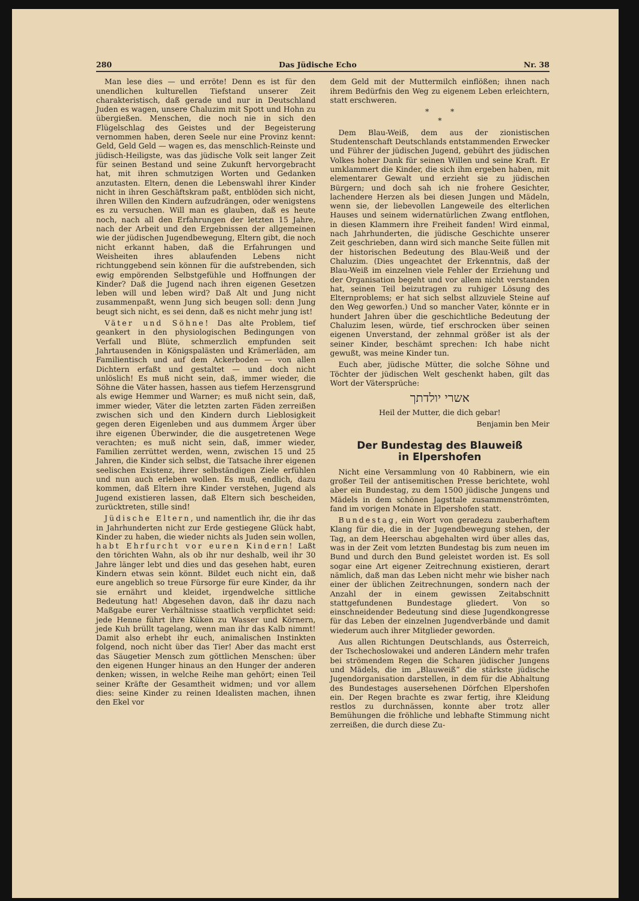280 Das Jüdische Echo Nr. 38
Man lese dies — und erröte! Denn es ist für den unendlichen kulturellen Tiefstand unserer Zeit charakteristisch, daß gerade und nur in Deutschland Juden es wagen, unsere Chaluzim mit Spott und Hohn zu übergießen. Menschen, die noch nie in sich den Flügelschlag des Geistes und der Begeisterung vernommen haben, deren Seele nur eine Provinz kennt: Geld, Geld Geld — wagen es, das menschlich-Reinste und jüdisch-Heiligste, was das jüdische Volk seit langer Zeit für seinen Bestand und seine Zukunft hervorgebracht hat, mit ihren schmutzigen Worten und Gedanken anzutasten. Eltern, denen die Lebenswahl ihrer Kinder nicht in ihren Geschäftskram paßt, entblöden sich nicht, ihren Willen den Kindern aufzudrängen, oder wenigstens es zu versuchen. Will man es glauben, daß es heute noch, nach all den Erfahrungen der letzten 15 Jahre, nach der Arbeit und den Ergebnissen der allgemeinen wie der jüdischen Jugendbewegung, Eltern gibt, die noch nicht erkannt haben, daß die Erfahrungen und Weisheiten ihres ablaufenden Lebens nicht richtunggebend sein können für die aufstrebenden, sich ewig empörenden Selbstgefühle und Hoffnungen der Kinder? Daß die Jugend nach ihren eigenen Gesetzen leben will und leben wird? Daß Alt und Jung nicht zusammenpaßt, wenn Jung sich beugen soll: denn Jung beugt sich nicht, es sei denn, daß es nicht mehr jung ist!
Väter und Söhne! Das alte Problem, tief geankert in den physiologischen Bedingungen von Verfall und Blüte, schmerzlich empfunden seit Jahrtausenden in Königspalästen und Krämerläden, am Familientisch und auf dem Ackerboden — von allen Dichtern erfaßt und gestaltet — und doch nicht unlöslich! Es muß nicht sein, daß, immer wieder, die Söhne die Väter hassen, hassen aus tiefem Herzensgrund als ewige Hemmer und Warner; es muß nicht sein, daß, immer wieder, Väter die letzten zarten Fäden zerreißen zwischen sich und den Kindern durch Lieblosigkeit gegen deren Eigenleben und aus dummem Ärger über ihre eigenen Überwinder, die die ausgetretenen Wege verachten; es muß nicht sein, daß, immer wieder, Familien zerrüttet werden, wenn, zwischen 15 und 25 Jahren, die Kinder sich selbst, die Tatsache ihrer eigenen seelischen Existenz, ihrer selbständigen Ziele erfühlen und nun auch erleben wollen. Es muß, endlich, dazu kommen, daß Eltern ihre Kinder verstehen, Jugend als Jugend existieren lassen, daß Eltern sich bescheiden, zurücktreten, stille sind!
Jüdische Eltern, und namentlich ihr, die ihr das in Jahrhunderten nicht zur Erde gestiegene Glück habt, Kinder zu haben, die wieder nichts als Juden sein wollen, habt Ehrfurcht vor euren Kindern! Laßt den törichten Wahn, als ob ihr nur deshalb, weil ihr 30 Jahre länger lebt und dies und das gesehen habt, euren Kindern etwas sein könnt. Bildet euch nicht ein, daß eure angeblich so treue Fürsorge für eure Kinder, da ihr sie ernährt und kleidet, irgendwelche sittliche Bedeutung hat! Abgesehen davon, daß ihr dazu nach Maßgabe eurer Verhältnisse staatlich verpflichtet seid: jede Henne führt ihre Küken zu Wasser und Körnern, jede Kuh brüllt tagelang, wenn man ihr das Kalb nimmt! Damit also erhebt ihr euch, animalischen Instinkten folgend, noch nicht über das Tier! Aber das macht erst das Säugetier Mensch zum göttlichen Menschen: über den eigenen Hunger hinaus an den Hunger der anderen denken; wissen, in welche Reihe man gehört; einen Teil seiner Kräfte der Gesamtheit widmen; und vor allem dies: seine Kinder zu reinen Idealisten machen, ihnen den Ekel vor
dem Geld mit der Muttermilch einflößen; ihnen nach ihrem Bedürfnis den Weg zu eigenem Leben erleichtern, statt erschweren.
* *
*
Dem Blau-Weiß, dem aus der zionistischen Studentenschaft Deutschlands entstammenden Erwecker und Führer der jüdischen Jugend, gebührt des jüdischen Volkes hoher Dank für seinen Willen und seine Kraft. Er umklammert die Kinder, die sich ihm ergeben haben, mit elementarer Gewalt und erzieht sie zu jüdischen Bürgern; und doch sah ich nie frohere Gesichter, lachendere Herzen als bei diesen Jungen und Mädeln, wenn sie, der liebevollen Langeweile des elterlichen Hauses und seinem widernatürlichen Zwang entflohen, in diesen Klammern ihre Freiheit fanden! Wird einmal, nach Jahrhunderten, die jüdische Geschichte unserer Zeit geschrieben, dann wird sich manche Seite füllen mit der historischen Bedeutung des Blau-Weiß und der Chaluzim. (Dies ungeachtet der Erkenntnis, daß der Blau-Weiß im einzelnen viele Fehler der Erziehung und der Organisation begeht und vor allem nicht verstanden hat, seinen Teil beizutragen zu ruhiger Lösung des Elternproblems; er hat sich selbst allzuviele Steine auf den Weg geworfen.) Und so mancher Vater, könnte er in hundert Jahren über die geschichtliche Bedeutung der Chaluzim lesen, würde, tief erschrocken über seinen eigenen Unverstand, der zehnmal größer ist als der seiner Kinder, beschämt sprechen: Ich habe nicht gewußt, was meine Kinder tun.
Euch aber, jüdische Mütter, die solche Söhne und Töchter der jüdischen Welt geschenkt haben, gilt das Wort der Vätersprüche:
אשרי יולדתך
Heil der Mutter, die dich gebar!
Benjamin ben Meir
Der Bundestag des Blauweiß
in Elpershofen
Nicht eine Versammlung von 40 Rabbinern, wie ein großer Teil der antisemitischen Presse berichtete, wohl aber ein Bundestag, zu dem 1500 jüdische Jungens und Mädels in dem schönen Jagsttale zusammenströmten, fand im vorigen Monate in Elpershofen statt.
Bundestag, ein Wort von geradezu zauberhaftem Klang für die, die in der Jugendbewegung stehen, der Tag, an dem Heerschau abgehalten wird über alles das, was in der Zeit vom letzten Bundestag bis zum neuen im Bund und durch den Bund geleistet worden ist. Es soll sogar eine Art eigener Zeitrechnung existieren, derart nämlich, daß man das Leben nicht mehr wie bisher nach einer der üblichen Zeitrechnungen, sondern nach der Anzahl der in einem gewissen Zeitabschnitt stattgefundenen Bundestage gliedert. Von so einschneidender Bedeutung sind diese Jugendkongresse für das Leben der einzelnen Jugendverbände und damit wiederum auch ihrer Mitglieder geworden.
Aus allen Richtungen Deutschlands, aus Österreich, der Tschechoslowakei und anderen Ländern mehr trafen bei strömendem Regen die Scharen jüdischer Jungens und Mädels, die im „Blauweiß“ die stärkste jüdische Jugendorganisation darstellen, in dem für die Abhaltung des Bundestages ausersehenen Dörfchen Elpershofen ein. Der Regen brachte es zwar fertig, ihre Kleidung restlos zu durchnässen, konnte aber trotz aller Bemühungen die fröhliche und lebhafte Stimmung nicht zerreißen, die durch diese Zu-